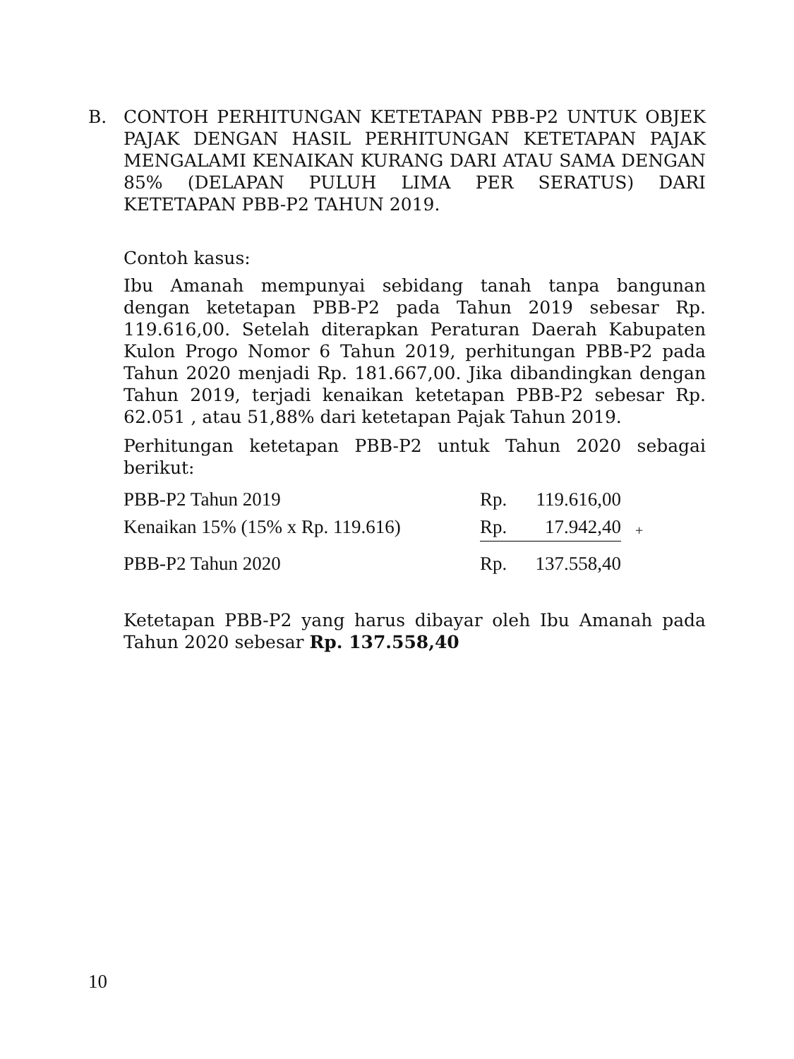B. CONTOH PERHITUNGAN KETETAPAN PBB-P2 UNTUK OBJEK PAJAK DENGAN HASIL PERHITUNGAN KETETAPAN PAJAK MENGALAMI KENAIKAN KURANG DARI ATAU SAMA DENGAN 85% (DELAPAN PULUH LIMA PER SERATUS) DARI KETETAPAN PBB-P2 TAHUN 2019.
Contoh kasus:
Ibu Amanah mempunyai sebidang tanah tanpa bangunan dengan ketetapan PBB-P2 pada Tahun 2019 sebesar Rp. 119.616,00. Setelah diterapkan Peraturan Daerah Kabupaten Kulon Progo Nomor 6 Tahun 2019, perhitungan PBB-P2 pada Tahun 2020 menjadi Rp. 181.667,00. Jika dibandingkan dengan Tahun 2019, terjadi kenaikan ketetapan PBB-P2 sebesar Rp. 62.051 , atau 51,88% dari ketetapan Pajak Tahun 2019.
Perhitungan ketetapan PBB-P2 untuk Tahun 2020 sebagai berikut:
| PBB-P2 Tahun 2019 | Rp. | 119.616,00 | |
| Kenaikan 15% (15% x Rp. 119.616) | Rp. | 17.942,40 | + |
| PBB-P2 Tahun 2020 | Rp. | 137.558,40 | |
Ketetapan PBB-P2 yang harus dibayar oleh Ibu Amanah pada Tahun 2020 sebesar Rp. 137.558,40
10